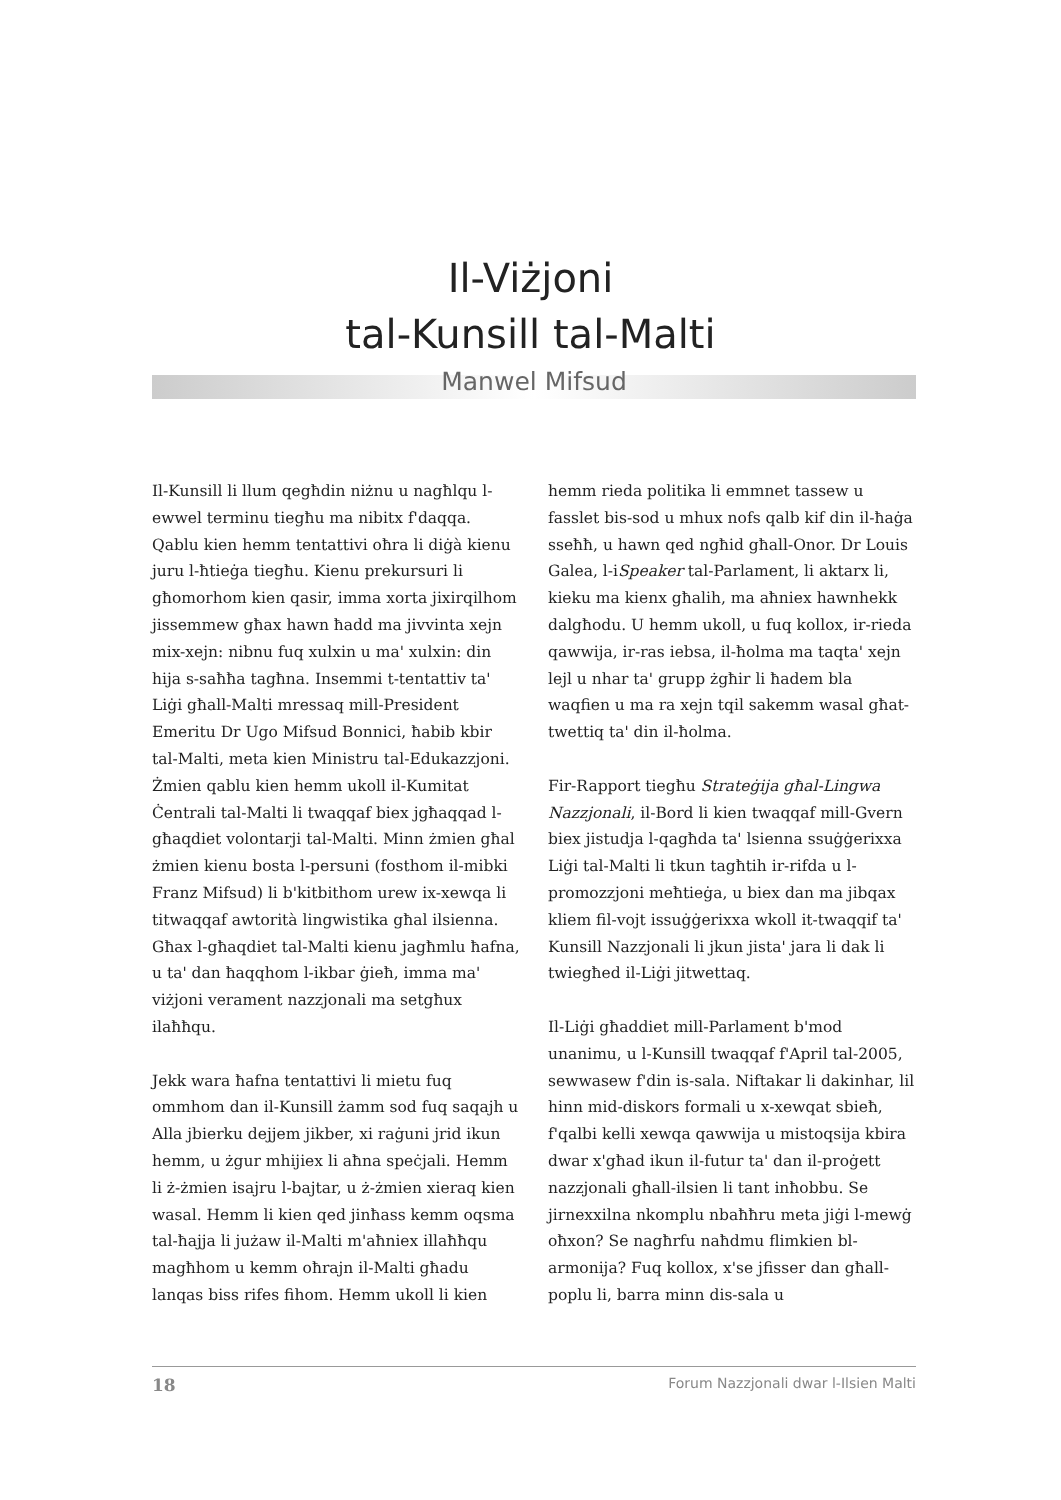Il-Viżjoni
tal-Kunsill tal-Malti
Manwel Mifsud
Il-Kunsill li llum qegħdin niżnu u nagħlqu l-ewwel terminu tiegħu ma nibitx f'daqqa. Qablu kien hemm tentattivi oħra li diġà kienu juru l-ħtieġa tiegħu. Kienu prekursuri li għomorhom kien qasir, imma xorta jixirqilhom jissemmew għax hawn ħadd ma jivvinta xejn mix-xejn: nibnu fuq xulxin u ma' xulxin: din hija s-saħħa tagħna. Insemmi t-tentattiv ta' Liġi għall-Malti mressaq mill-President Emeritu Dr Ugo Mifsud Bonnici, ħabib kbir tal-Malti, meta kien Ministru tal-Edukazzjoni. Żmien qablu kien hemm ukoll il-Kumitat Ċentrali tal-Malti li twaqqaf biex jgħaqqad l-għaqdiet volontarji tal-Malti. Minn żmien għal żmien kienu bosta l-persuni (fosthom il-mibki Franz Mifsud) li b'kitbithom urew ix-xewqa li titwaqqaf awtorità lingwistika għal ilsienna. Għax l-għaqdiet tal-Malti kienu jagħmlu ħafna, u ta' dan ħaqqhom l-ikbar ġieħ, imma ma' viżjoni verament nazzjonali ma setgħux ilaħħqu.
Jekk wara ħafna tentattivi li mietu fuq ommhom dan il-Kunsill żamm sod fuq saqajh u Alla jbierku dejjem jikber, xi raġuni jrid ikun hemm, u żgur mhijiex li aħna speċjali. Hemm li ż-żmien isajru l-bajtar, u ż-żmien xieraq kien wasal. Hemm li kien qed jinħass kemm oqsma tal-ħajja li jużaw il-Malti m'aħniex illaħħqu magħhom u kemm oħrajn il-Malti għadu lanqas biss rifes fihom. Hemm ukoll li kien
hemm rieda politika li emmnet tassew u fasslet bis-sod u mhux nofs qalb kif din il-ħaġa sseħħ, u hawn qed ngħid għall-Onor. Dr Louis Galea, l-iSpeaker tal-Parlament, li aktarx li, kieku ma kienx għalih, ma aħniex hawnhekk dalgħodu. U hemm ukoll, u fuq kollox, ir-rieda qawwija, ir-ras iebsa, il-ħolma ma taqta' xejn lejl u nhar ta' grupp żgħir li ħadem bla waqfien u ma ra xejn tqil sakemm wasal għat-twettiq ta' din il-ħolma.
Fir-Rapport tiegħu Strateġija għal-Lingwa Nazzjonali, il-Bord li kien twaqqaf mill-Gvern biex jistudja l-qagħda ta' lsienna ssuġġerixxa Liġi tal-Malti li tkun tagħtih ir-rifda u l-promozzjoni meħtieġa, u biex dan ma jibqax kliem fil-vojt issuġġerixxa wkoll it-twaqqif ta' Kunsill Nazzjonali li jkun jista' jara li dak li twiegħed il-Liġi jitwettaq.
Il-Liġi għaddiet mill-Parlament b'mod unanimu, u l-Kunsill twaqqaf f'April tal-2005, sewwasew f'din is-sala. Niftakar li dakinhar, lil hinn mid-diskors formali u x-xewqat sbieħ, f'qalbi kelli xewqa qawwija u mistoqsija kbira dwar x'għad ikun il-futur ta' dan il-proġett nazzjonali għall-ilsien li tant inħobbu. Se jirnexxilna nkomplu nbaħħru meta jiġi l-mewġ oħxon? Se nagħrfu naħdmu flimkien bl-armonija? Fuq kollox, x'se jfisser dan għall-poplu li, barra minn dis-sala u
18 Forum Nazzjonali dwar l-Ilsien Malti